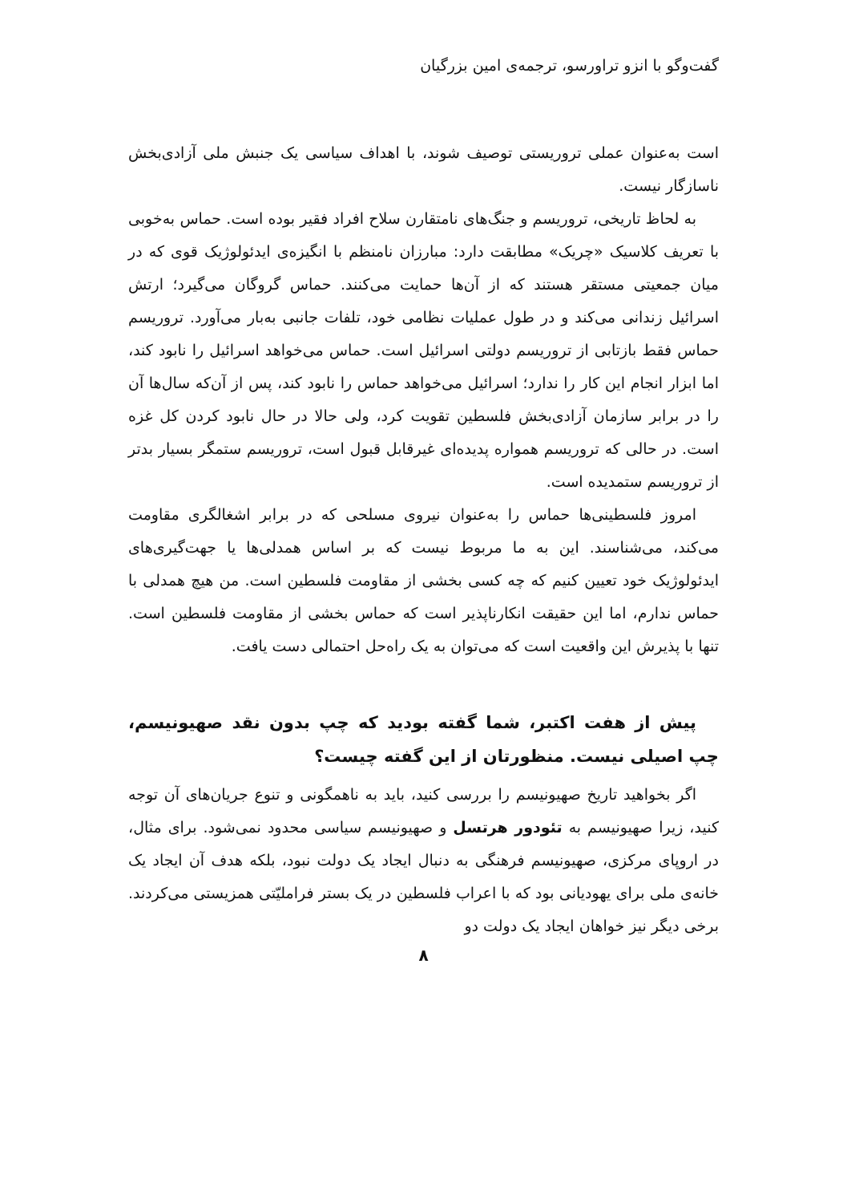گفت‌وگو با انزو تراورسو، ترجمه‌ی امین بزرگیان
است به‌عنوان عملی تروریستی توصیف شوند، با اهداف سیاسی یک جنبش ملی آزادی‌بخش ناسازگار نیست.
به لحاظ تاریخی، تروریسم و جنگ‌های نامتقارن سلاح افراد فقیر بوده است. حماس به‌خوبی با تعریف کلاسیک «چریک» مطابقت دارد: مبارزان نامنظم با انگیزه‌ی ایدئولوژیک قوی که در میان جمعیتی مستقر هستند که از آن‌ها حمایت می‌کنند. حماس گروگان می‌گیرد؛ ارتش اسرائیل زندانی می‌کند و در طول عملیات نظامی خود، تلفات جانبی به‌بار می‌آورد. تروریسم حماس فقط بازتابی از تروریسم دولتی اسرائیل است. حماس می‌خواهد اسرائیل را نابود کند، اما ابزار انجام این کار را ندارد؛ اسرائیل می‌خواهد حماس را نابود کند، پس از آن‌که سال‌ها آن را در برابر سازمان آزادی‌بخش فلسطین تقویت کرد، ولی حالا در حال نابود کردن کل غزه است. در حالی که تروریسم همواره پدیده‌ای غیرقابل قبول است، تروریسم ستمگر بسیار بدتر از تروریسم ستمدیده است.
امروز فلسطینی‌ها حماس را به‌عنوان نیروی مسلحی که در برابر اشغالگری مقاومت می‌کند، می‌شناسند. این به ما مربوط نیست که بر اساس همدلی‌ها یا جهت‌گیری‌های ایدئولوژیک خود تعیین کنیم که چه کسی بخشی از مقاومت فلسطین است. من هیچ همدلی با حماس ندارم، اما این حقیقت انکارناپذیر است که حماس بخشی از مقاومت فلسطین است. تنها با پذیرش این واقعیت است که می‌توان به یک راه‌حل احتمالی دست یافت.
پیش از هفت اکتبر، شما گفته بودید که چپ بدون نقد صهیونیسم، چپ اصیلی نیست. منظورتان از این گفته چیست؟
اگر بخواهید تاریخ صهیونیسم را بررسی کنید، باید به ناهمگونی و تنوع جریان‌های آن توجه کنید، زیرا صهیونیسم به تئودور هرتسل و صهیونیسم سیاسی محدود نمی‌شود. برای مثال، در اروپای مرکزی، صهیونیسم فرهنگی به دنبال ایجاد یک دولت نبود، بلکه هدف آن ایجاد یک خانه‌ی ملی برای یهودیانی بود که با اعراب فلسطین در یک بستر فراملیّتی همزیستی می‌کردند. برخی دیگر نیز خواهان ایجاد یک دولت دو
۸